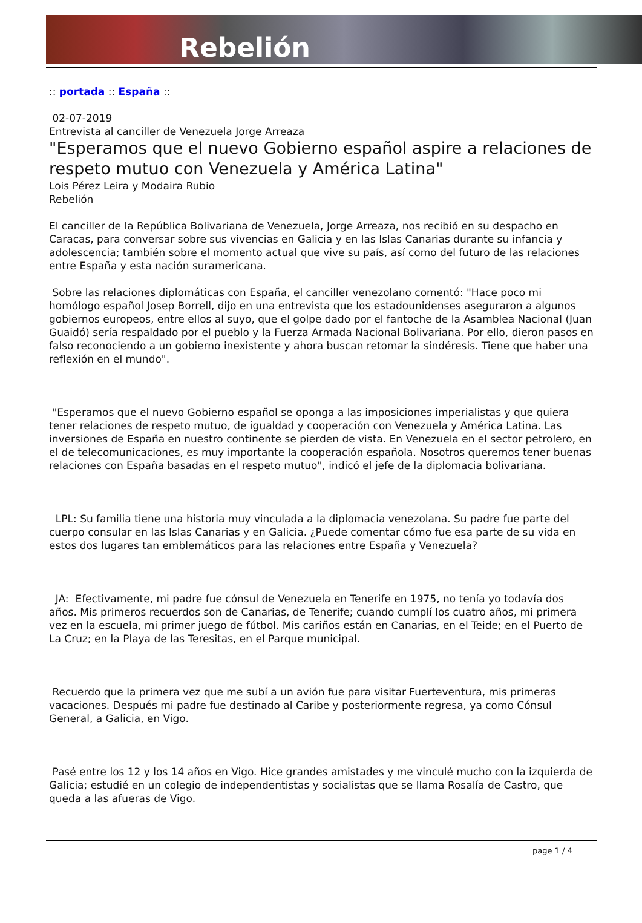Rebelión
:: portada :: España ::
02-07-2019
Entrevista al canciller de Venezuela Jorge Arreaza
"Esperamos que el nuevo Gobierno español aspire a relaciones de respeto mutuo con Venezuela y América Latina"
Lois Pérez Leira y Modaira Rubio
Rebelión
El canciller de la República Bolivariana de Venezuela, Jorge Arreaza, nos recibió en su despacho en Caracas, para conversar sobre sus vivencias en Galicia y en las Islas Canarias durante su infancia y adolescencia; también sobre el momento actual que vive su país, así como del futuro de las relaciones entre España y esta nación suramericana.
Sobre las relaciones diplomáticas con España, el canciller venezolano comentó: "Hace poco mi homólogo español Josep Borrell, dijo en una entrevista que los estadounidenses aseguraron a algunos gobiernos europeos, entre ellos al suyo, que el golpe dado por el fantoche de la Asamblea Nacional (Juan Guaidó) sería respaldado por el pueblo y la Fuerza Armada Nacional Bolivariana. Por ello, dieron pasos en falso reconociendo a un gobierno inexistente y ahora buscan retomar la sindéresis. Tiene que haber una reflexión en el mundo".
"Esperamos que el nuevo Gobierno español se oponga a las imposiciones imperialistas y que quiera tener relaciones de respeto mutuo, de igualdad y cooperación con Venezuela y América Latina. Las inversiones de España en nuestro continente se pierden de vista. En Venezuela en el sector petrolero, en el de telecomunicaciones, es muy importante la cooperación española. Nosotros queremos tener buenas relaciones con España basadas en el respeto mutuo", indicó el jefe de la diplomacia bolivariana.
LPL: Su familia tiene una historia muy vinculada a la diplomacia venezolana. Su padre fue parte del cuerpo consular en las Islas Canarias y en Galicia. ¿Puede comentar cómo fue esa parte de su vida en estos dos lugares tan emblemáticos para las relaciones entre España y Venezuela?
JA: Efectivamente, mi padre fue cónsul de Venezuela en Tenerife en 1975, no tenía yo todavía dos años. Mis primeros recuerdos son de Canarias, de Tenerife; cuando cumplí los cuatro años, mi primera vez en la escuela, mi primer juego de fútbol. Mis cariños están en Canarias, en el Teide; en el Puerto de La Cruz; en la Playa de las Teresitas, en el Parque municipal.
Recuerdo que la primera vez que me subí a un avión fue para visitar Fuerteventura, mis primeras vacaciones. Después mi padre fue destinado al Caribe y posteriormente regresa, ya como Cónsul General, a Galicia, en Vigo.
Pasé entre los 12 y los 14 años en Vigo. Hice grandes amistades y me vinculé mucho con la izquierda de Galicia; estudié en un colegio de independentistas y socialistas que se llama Rosalía de Castro, que queda a las afueras de Vigo.
page 1 / 4